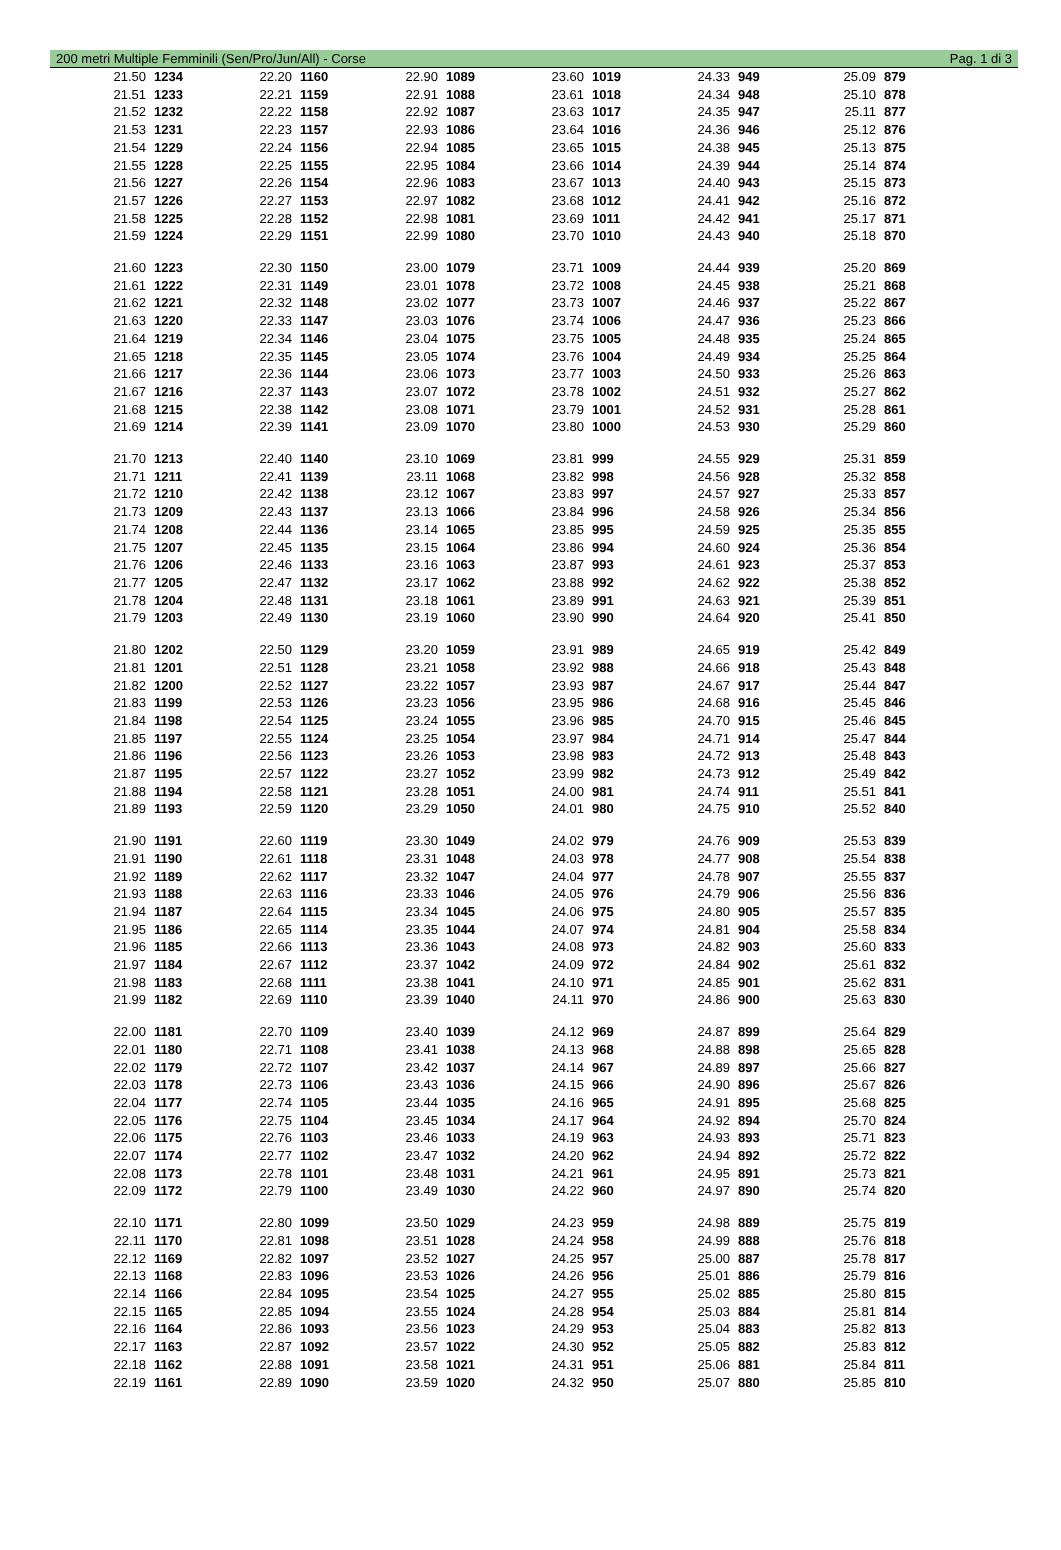200 metri Multiple Femminili (Sen/Pro/Jun/All) - Corse Pag. 1 di 3
| 21.50 | 1234 | 22.20 | 1160 | 22.90 | 1089 | 23.60 | 1019 | 24.33 | 949 | 25.09 | 879 |
| 21.51 | 1233 | 22.21 | 1159 | 22.91 | 1088 | 23.61 | 1018 | 24.34 | 948 | 25.10 | 878 |
| 21.52 | 1232 | 22.22 | 1158 | 22.92 | 1087 | 23.63 | 1017 | 24.35 | 947 | 25.11 | 877 |
| 21.53 | 1231 | 22.23 | 1157 | 22.93 | 1086 | 23.64 | 1016 | 24.36 | 946 | 25.12 | 876 |
| 21.54 | 1229 | 22.24 | 1156 | 22.94 | 1085 | 23.65 | 1015 | 24.38 | 945 | 25.13 | 875 |
| 21.55 | 1228 | 22.25 | 1155 | 22.95 | 1084 | 23.66 | 1014 | 24.39 | 944 | 25.14 | 874 |
| 21.56 | 1227 | 22.26 | 1154 | 22.96 | 1083 | 23.67 | 1013 | 24.40 | 943 | 25.15 | 873 |
| 21.57 | 1226 | 22.27 | 1153 | 22.97 | 1082 | 23.68 | 1012 | 24.41 | 942 | 25.16 | 872 |
| 21.58 | 1225 | 22.28 | 1152 | 22.98 | 1081 | 23.69 | 1011 | 24.42 | 941 | 25.17 | 871 |
| 21.59 | 1224 | 22.29 | 1151 | 22.99 | 1080 | 23.70 | 1010 | 24.43 | 940 | 25.18 | 870 |
| 21.60 | 1223 | 22.30 | 1150 | 23.00 | 1079 | 23.71 | 1009 | 24.44 | 939 | 25.20 | 869 |
| 21.61 | 1222 | 22.31 | 1149 | 23.01 | 1078 | 23.72 | 1008 | 24.45 | 938 | 25.21 | 868 |
| 21.62 | 1221 | 22.32 | 1148 | 23.02 | 1077 | 23.73 | 1007 | 24.46 | 937 | 25.22 | 867 |
| 21.63 | 1220 | 22.33 | 1147 | 23.03 | 1076 | 23.74 | 1006 | 24.47 | 936 | 25.23 | 866 |
| 21.64 | 1219 | 22.34 | 1146 | 23.04 | 1075 | 23.75 | 1005 | 24.48 | 935 | 25.24 | 865 |
| 21.65 | 1218 | 22.35 | 1145 | 23.05 | 1074 | 23.76 | 1004 | 24.49 | 934 | 25.25 | 864 |
| 21.66 | 1217 | 22.36 | 1144 | 23.06 | 1073 | 23.77 | 1003 | 24.50 | 933 | 25.26 | 863 |
| 21.67 | 1216 | 22.37 | 1143 | 23.07 | 1072 | 23.78 | 1002 | 24.51 | 932 | 25.27 | 862 |
| 21.68 | 1215 | 22.38 | 1142 | 23.08 | 1071 | 23.79 | 1001 | 24.52 | 931 | 25.28 | 861 |
| 21.69 | 1214 | 22.39 | 1141 | 23.09 | 1070 | 23.80 | 1000 | 24.53 | 930 | 25.29 | 860 |
| 21.70 | 1213 | 22.40 | 1140 | 23.10 | 1069 | 23.81 | 999 | 24.55 | 929 | 25.31 | 859 |
| 21.71 | 1211 | 22.41 | 1139 | 23.11 | 1068 | 23.82 | 998 | 24.56 | 928 | 25.32 | 858 |
| 21.72 | 1210 | 22.42 | 1138 | 23.12 | 1067 | 23.83 | 997 | 24.57 | 927 | 25.33 | 857 |
| 21.73 | 1209 | 22.43 | 1137 | 23.13 | 1066 | 23.84 | 996 | 24.58 | 926 | 25.34 | 856 |
| 21.74 | 1208 | 22.44 | 1136 | 23.14 | 1065 | 23.85 | 995 | 24.59 | 925 | 25.35 | 855 |
| 21.75 | 1207 | 22.45 | 1135 | 23.15 | 1064 | 23.86 | 994 | 24.60 | 924 | 25.36 | 854 |
| 21.76 | 1206 | 22.46 | 1133 | 23.16 | 1063 | 23.87 | 993 | 24.61 | 923 | 25.37 | 853 |
| 21.77 | 1205 | 22.47 | 1132 | 23.17 | 1062 | 23.88 | 992 | 24.62 | 922 | 25.38 | 852 |
| 21.78 | 1204 | 22.48 | 1131 | 23.18 | 1061 | 23.89 | 991 | 24.63 | 921 | 25.39 | 851 |
| 21.79 | 1203 | 22.49 | 1130 | 23.19 | 1060 | 23.90 | 990 | 24.64 | 920 | 25.41 | 850 |
| 21.80 | 1202 | 22.50 | 1129 | 23.20 | 1059 | 23.91 | 989 | 24.65 | 919 | 25.42 | 849 |
| 21.81 | 1201 | 22.51 | 1128 | 23.21 | 1058 | 23.92 | 988 | 24.66 | 918 | 25.43 | 848 |
| 21.82 | 1200 | 22.52 | 1127 | 23.22 | 1057 | 23.93 | 987 | 24.67 | 917 | 25.44 | 847 |
| 21.83 | 1199 | 22.53 | 1126 | 23.23 | 1056 | 23.95 | 986 | 24.68 | 916 | 25.45 | 846 |
| 21.84 | 1198 | 22.54 | 1125 | 23.24 | 1055 | 23.96 | 985 | 24.70 | 915 | 25.46 | 845 |
| 21.85 | 1197 | 22.55 | 1124 | 23.25 | 1054 | 23.97 | 984 | 24.71 | 914 | 25.47 | 844 |
| 21.86 | 1196 | 22.56 | 1123 | 23.26 | 1053 | 23.98 | 983 | 24.72 | 913 | 25.48 | 843 |
| 21.87 | 1195 | 22.57 | 1122 | 23.27 | 1052 | 23.99 | 982 | 24.73 | 912 | 25.49 | 842 |
| 21.88 | 1194 | 22.58 | 1121 | 23.28 | 1051 | 24.00 | 981 | 24.74 | 911 | 25.51 | 841 |
| 21.89 | 1193 | 22.59 | 1120 | 23.29 | 1050 | 24.01 | 980 | 24.75 | 910 | 25.52 | 840 |
| 21.90 | 1191 | 22.60 | 1119 | 23.30 | 1049 | 24.02 | 979 | 24.76 | 909 | 25.53 | 839 |
| 21.91 | 1190 | 22.61 | 1118 | 23.31 | 1048 | 24.03 | 978 | 24.77 | 908 | 25.54 | 838 |
| 21.92 | 1189 | 22.62 | 1117 | 23.32 | 1047 | 24.04 | 977 | 24.78 | 907 | 25.55 | 837 |
| 21.93 | 1188 | 22.63 | 1116 | 23.33 | 1046 | 24.05 | 976 | 24.79 | 906 | 25.56 | 836 |
| 21.94 | 1187 | 22.64 | 1115 | 23.34 | 1045 | 24.06 | 975 | 24.80 | 905 | 25.57 | 835 |
| 21.95 | 1186 | 22.65 | 1114 | 23.35 | 1044 | 24.07 | 974 | 24.81 | 904 | 25.58 | 834 |
| 21.96 | 1185 | 22.66 | 1113 | 23.36 | 1043 | 24.08 | 973 | 24.82 | 903 | 25.60 | 833 |
| 21.97 | 1184 | 22.67 | 1112 | 23.37 | 1042 | 24.09 | 972 | 24.84 | 902 | 25.61 | 832 |
| 21.98 | 1183 | 22.68 | 1111 | 23.38 | 1041 | 24.10 | 971 | 24.85 | 901 | 25.62 | 831 |
| 21.99 | 1182 | 22.69 | 1110 | 23.39 | 1040 | 24.11 | 970 | 24.86 | 900 | 25.63 | 830 |
| 22.00 | 1181 | 22.70 | 1109 | 23.40 | 1039 | 24.12 | 969 | 24.87 | 899 | 25.64 | 829 |
| 22.01 | 1180 | 22.71 | 1108 | 23.41 | 1038 | 24.13 | 968 | 24.88 | 898 | 25.65 | 828 |
| 22.02 | 1179 | 22.72 | 1107 | 23.42 | 1037 | 24.14 | 967 | 24.89 | 897 | 25.66 | 827 |
| 22.03 | 1178 | 22.73 | 1106 | 23.43 | 1036 | 24.15 | 966 | 24.90 | 896 | 25.67 | 826 |
| 22.04 | 1177 | 22.74 | 1105 | 23.44 | 1035 | 24.16 | 965 | 24.91 | 895 | 25.68 | 825 |
| 22.05 | 1176 | 22.75 | 1104 | 23.45 | 1034 | 24.17 | 964 | 24.92 | 894 | 25.70 | 824 |
| 22.06 | 1175 | 22.76 | 1103 | 23.46 | 1033 | 24.19 | 963 | 24.93 | 893 | 25.71 | 823 |
| 22.07 | 1174 | 22.77 | 1102 | 23.47 | 1032 | 24.20 | 962 | 24.94 | 892 | 25.72 | 822 |
| 22.08 | 1173 | 22.78 | 1101 | 23.48 | 1031 | 24.21 | 961 | 24.95 | 891 | 25.73 | 821 |
| 22.09 | 1172 | 22.79 | 1100 | 23.49 | 1030 | 24.22 | 960 | 24.97 | 890 | 25.74 | 820 |
| 22.10 | 1171 | 22.80 | 1099 | 23.50 | 1029 | 24.23 | 959 | 24.98 | 889 | 25.75 | 819 |
| 22.11 | 1170 | 22.81 | 1098 | 23.51 | 1028 | 24.24 | 958 | 24.99 | 888 | 25.76 | 818 |
| 22.12 | 1169 | 22.82 | 1097 | 23.52 | 1027 | 24.25 | 957 | 25.00 | 887 | 25.78 | 817 |
| 22.13 | 1168 | 22.83 | 1096 | 23.53 | 1026 | 24.26 | 956 | 25.01 | 886 | 25.79 | 816 |
| 22.14 | 1166 | 22.84 | 1095 | 23.54 | 1025 | 24.27 | 955 | 25.02 | 885 | 25.80 | 815 |
| 22.15 | 1165 | 22.85 | 1094 | 23.55 | 1024 | 24.28 | 954 | 25.03 | 884 | 25.81 | 814 |
| 22.16 | 1164 | 22.86 | 1093 | 23.56 | 1023 | 24.29 | 953 | 25.04 | 883 | 25.82 | 813 |
| 22.17 | 1163 | 22.87 | 1092 | 23.57 | 1022 | 24.30 | 952 | 25.05 | 882 | 25.83 | 812 |
| 22.18 | 1162 | 22.88 | 1091 | 23.58 | 1021 | 24.31 | 951 | 25.06 | 881 | 25.84 | 811 |
| 22.19 | 1161 | 22.89 | 1090 | 23.59 | 1020 | 24.32 | 950 | 25.07 | 880 | 25.85 | 810 |